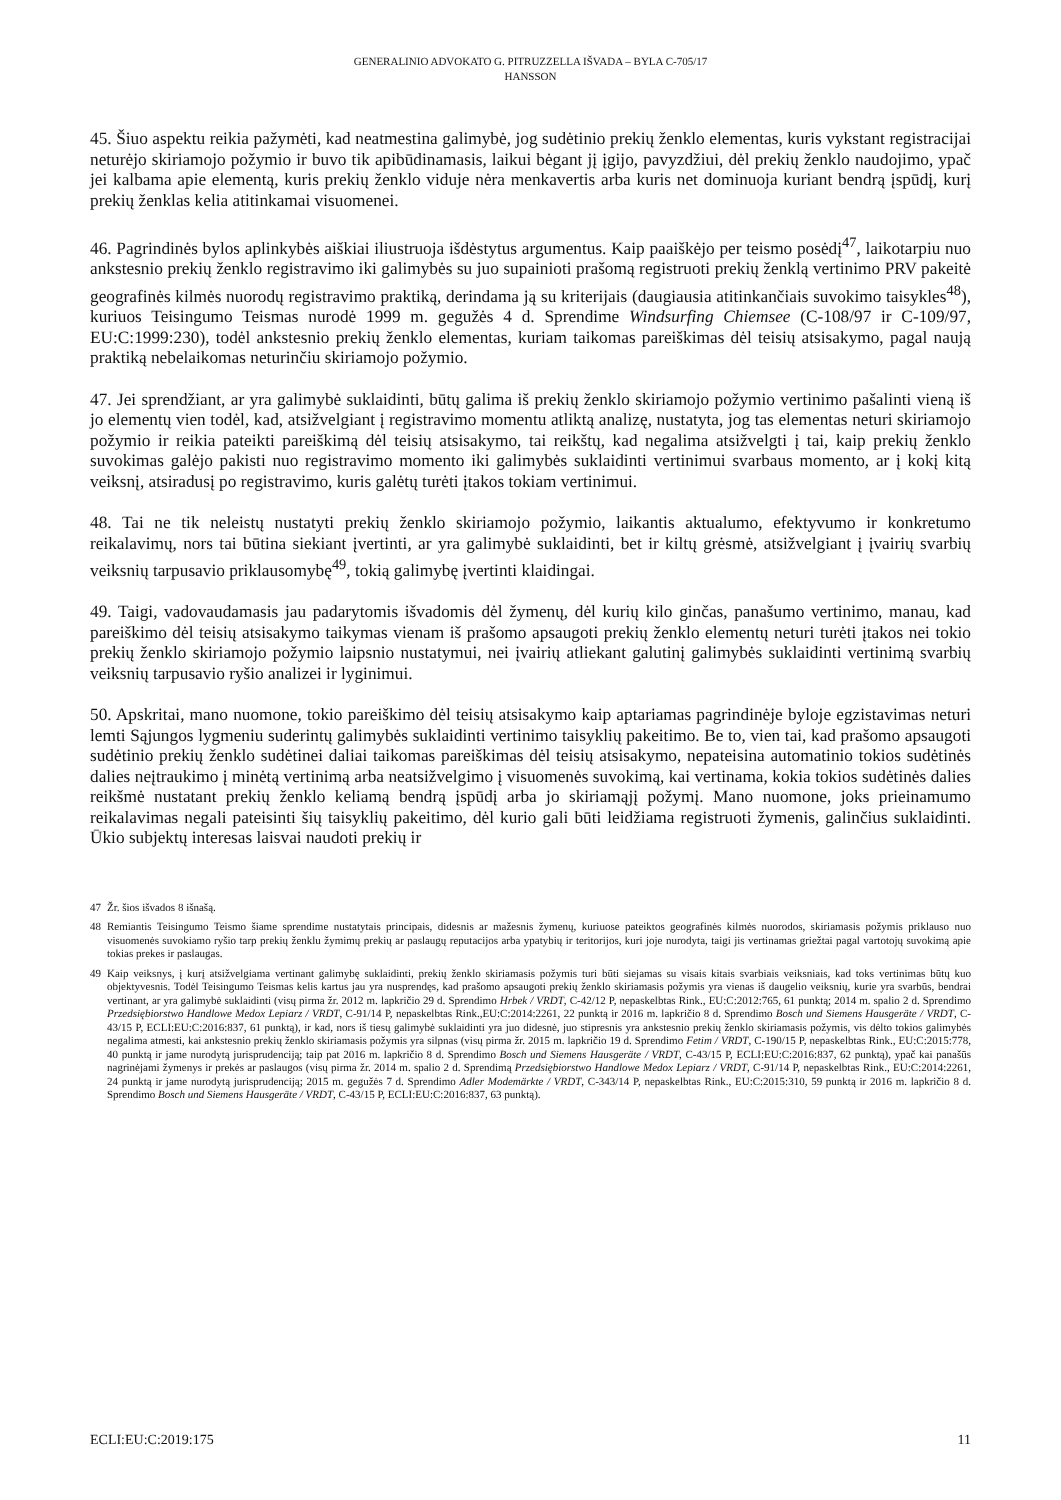GENERALINIO ADVOKATO G. PITRUZZELLA IŠVADA – BYLA C-705/17
HANSSON
45. Šiuo aspektu reikia pažymėti, kad neatmestina galimybė, jog sudėtinio prekių ženklo elementas, kuris vykstant registracijai neturėjo skiriamojo požymio ir buvo tik apibūdinamasis, laikui bėgant jį įgijo, pavyzdžiui, dėl prekių ženklo naudojimo, ypač jei kalbama apie elementą, kuris prekių ženklo viduje nėra menkavertis arba kuris net dominuoja kuriant bendrą įspūdį, kurį prekių ženklas kelia atitinkamai visuomenei.
46. Pagrindinės bylos aplinkybės aiškiai iliustruoja išdėstytus argumentus. Kaip paaiškėjo per teismo posėdį<sup>47</sup>, laikotarpiu nuo ankstesnio prekių ženklo registravimo iki galimybės su juo supainioti prašomą registruoti prekių ženklą vertinimo PRV pakeitė geografinės kilmės nuorodų registravimo praktiką, derindama ją su kriterijais (daugiausia atitinkančiais suvokimo taisykles<sup>48</sup>), kuriuos Teisingumo Teismas nurodė 1999 m. gegužės 4 d. Sprendime Windsurfing Chiemsee (C-108/97 ir C-109/97, EU:C:1999:230), todėl ankstesnio prekių ženklo elementas, kuriam taikomas pareiškimas dėl teisių atsisakymo, pagal naują praktiką nebelaikomas neturinčiu skiriamojo požymio.
47. Jei sprendžiant, ar yra galimybė suklaidinti, būtų galima iš prekių ženklo skiriamojo požymio vertinimo pašalinti vieną iš jo elementų vien todėl, kad, atsižvelgiant į registravimo momentu atliktą analizę, nustatyta, jog tas elementas neturi skiriamojo požymio ir reikia pateikti pareiškimą dėl teisių atsisakymo, tai reikštų, kad negalima atsižvelgti į tai, kaip prekių ženklo suvokimas galėjo pakisti nuo registravimo momento iki galimybės suklaidinti vertinimui svarbaus momento, ar į kokį kitą veiksnį, atsiradusį po registravimo, kuris galėtų turėti įtakos tokiam vertinimui.
48. Tai ne tik neleistų nustatyti prekių ženklo skiriamojo požymio, laikantis aktualumo, efektyvumo ir konkretumo reikalavimų, nors tai būtina siekiant įvertinti, ar yra galimybė suklaidinti, bet ir kiltų grėsmė, atsižvelgiant į įvairių svarbių veiksnių tarpusavio priklausomybę<sup>49</sup>, tokią galimybę įvertinti klaidingai.
49. Taigi, vadovaudamasis jau padarytomis išvadomis dėl žymenų, dėl kurių kilo ginčas, panašumo vertinimo, manau, kad pareiškimo dėl teisių atsisakymo taikymas vienam iš prašomo apsaugoti prekių ženklo elementų neturi turėti įtakos nei tokio prekių ženklo skiriamojo požymio laipsnio nustatymui, nei įvairių atliekant galutinį galimybės suklaidinti vertinimą svarbių veiksnių tarpusavio ryšio analizei ir lyginimui.
50. Apskritai, mano nuomone, tokio pareiškimo dėl teisių atsisakymo kaip aptariamas pagrindinėje byloje egzistavimas neturi lemti Sąjungos lygmeniu suderintų galimybės suklaidinti vertinimo taisyklių pakeitimo. Be to, vien tai, kad prašomo apsaugoti sudėtinio prekių ženklo sudėtinei daliai taikomas pareiškimas dėl teisių atsisakymo, nepateisina automatinio tokios sudėtinės dalies neįtraukimo į minėtą vertinimą arba neatsižvelgimo į visuomenės suvokimą, kai vertinama, kokia tokios sudėtinės dalies reikšmė nustatant prekių ženklo keliamą bendrą įspūdį arba jo skiriamąjį požymį. Mano nuomone, joks prieinamumo reikalavimas negali pateisinti šių taisyklių pakeitimo, dėl kurio gali būti leidžiama registruoti žymenis, galinčius suklaidinti. Ūkio subjektų interesas laisvai naudoti prekių ir
47 Žr. šios išvados 8 išnašą.
48 Remiantis Teisingumo Teismo šiame sprendime nustatytais principais, didesnis ar mažesnis žymenų, kuriuose pateiktos geografinės kilmės nuorodos, skiriamasis požymis priklauso nuo visuomenės suvokiamo ryšio tarp prekių ženklu žymimų prekių ar paslaugų reputacijos arba ypatybių ir teritorijos, kuri joje nurodyta, taigi jis vertinamas griežtai pagal vartotojų suvokimą apie tokias prekes ir paslaugas.
49 Kaip veiksnys, į kurį atsižvelgiama vertinant galimybę suklaidinti, prekių ženklo skiriamasis požymis turi būti siejamas su visais kitais svarbiais veiksniais, kad toks vertinimas būtų kuo objektyvesnis. Todėl Teisingumo Teismas kelis kartus jau yra nusprendęs, kad prašomo apsaugoti prekių ženklo skiriamasis požymis yra vienas iš daugelio veiksnių, kurie yra svarbūs, bendrai vertinant, ar yra galimybė suklaidinti (visų pirma žr. 2012 m. lapkričio 29 d. Sprendimo Hrbek / VRDT, C-42/12 P, nepaskelbtas Rink., EU:C:2012:765, 61 punktą; 2014 m. spalio 2 d. Sprendimo Przedsiębiorstwo Handlowe Medox Lepiarz / VRDT, C-91/14 P, nepaskelbtas Rink.,EU:C:2014:2261, 22 punktą ir 2016 m. lapkričio 8 d. Sprendimo Bosch und Siemens Hausgeräte / VRDT, C-43/15 P, ECLI:EU:C:2016:837, 61 punktą), ir kad, nors iš tiesų galimybė suklaidinti yra juo didesnė, juo stipresnis yra ankstesnio prekių ženklo skiriamasis požymis, vis dėlto tokios galimybės negalima atmesti, kai ankstesnio prekių ženklo skiriamasis požymis yra silpnas (visų pirma žr. 2015 m. lapkričio 19 d. Sprendimo Fetim / VRDT, C-190/15 P, nepaskelbtas Rink., EU:C:2015:778, 40 punktą ir jame nurodytą jurisprudenciją; taip pat 2016 m. lapkričio 8 d. Sprendimo Bosch und Siemens Hausgeräte / VRDT, C-43/15 P, ECLI:EU:C:2016:837, 62 punktą), ypač kai panašūs nagrinėjami žymenys ir prekės ar paslaugos (visų pirma žr. 2014 m. spalio 2 d. Sprendimą Przedsiębiorstwo Handlowe Medox Lepiarz / VRDT, C-91/14 P, nepaskelbtas Rink., EU:C:2014:2261, 24 punktą ir jame nurodytą jurisprudenciją; 2015 m. gegužės 7 d. Sprendimo Adler Modemärkte / VRDT, C-343/14 P, nepaskelbtas Rink., EU:C:2015:310, 59 punktą ir 2016 m. lapkričio 8 d. Sprendimo Bosch und Siemens Hausgeräte / VRDT, C-43/15 P, ECLI:EU:C:2016:837, 63 punktą).
ECLI:EU:C:2019:175 11